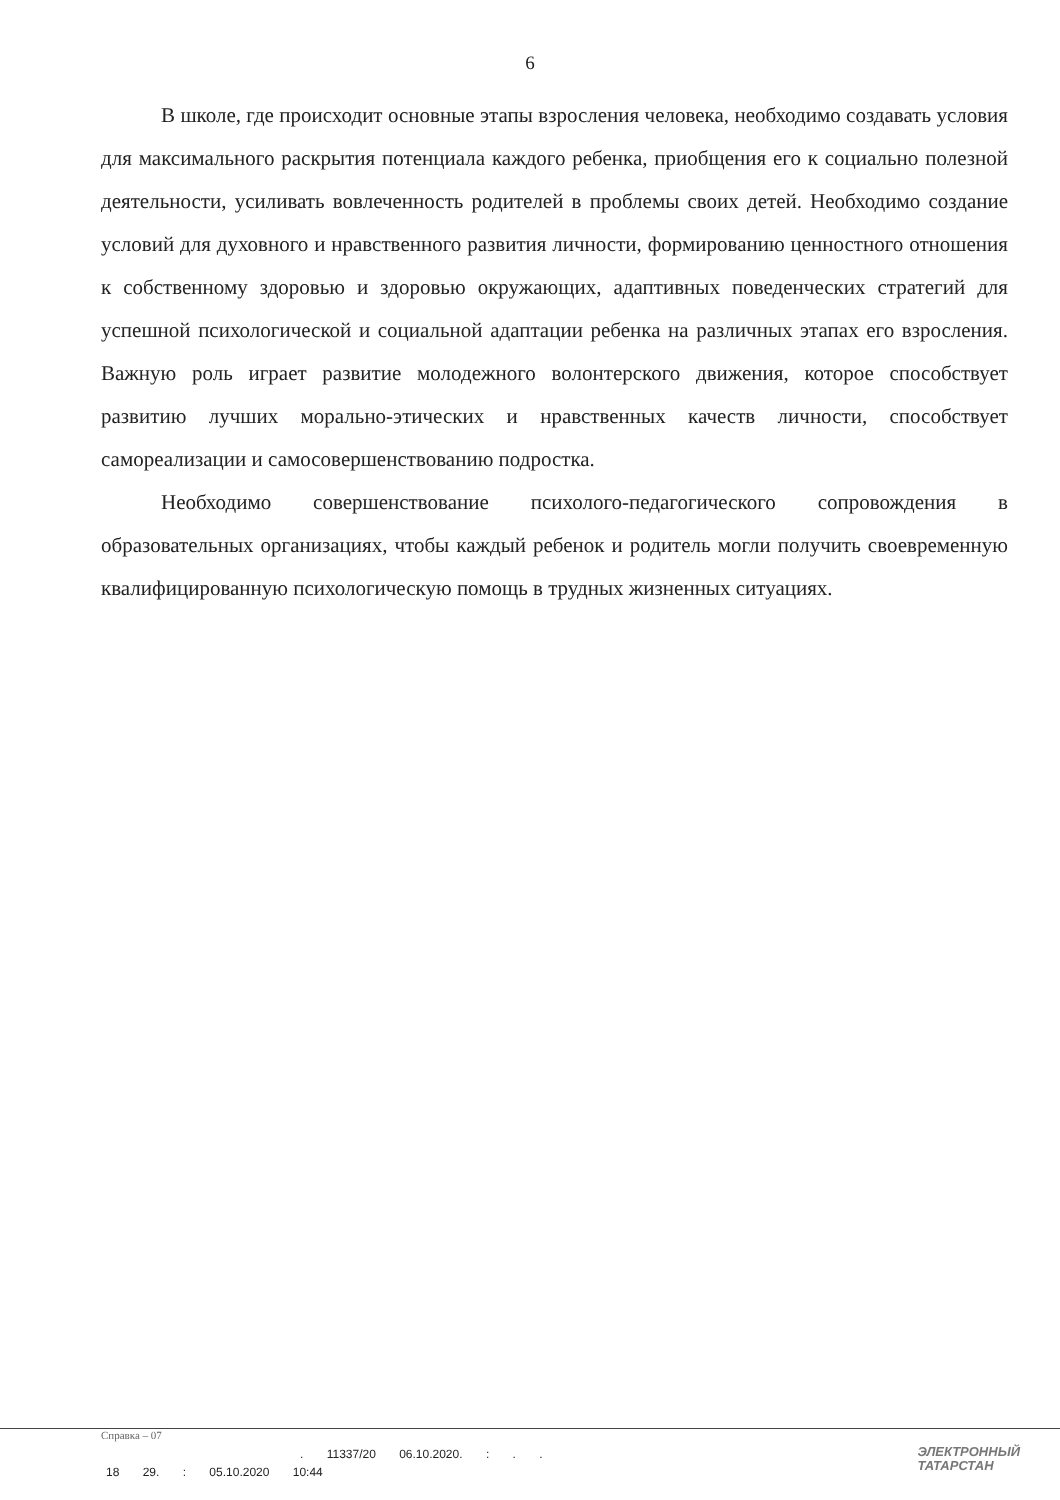6
В школе, где происходит основные этапы взросления человека, необходимо создавать условия для максимального раскрытия потенциала каждого ребенка, приобщения его к социально полезной деятельности, усиливать вовлеченность родителей в проблемы своих детей. Необходимо создание условий для духовного и нравственного развития личности, формированию ценностного отношения к собственному здоровью и здоровью окружающих, адаптивных поведенческих стратегий для успешной психологической и социальной адаптации ребенка на различных этапах его взросления. Важную роль играет развитие молодежного волонтерского движения, которое способствует развитию лучших морально-этических и нравственных качеств личности, способствует самореализации и самосовершенствованию подростка.
Необходимо совершенствование психолого-педагогического сопровождения в образовательных организациях, чтобы каждый ребенок и родитель могли получить своевременную квалифицированную психологическую помощь в трудных жизненных ситуациях.
Справка – 07
. 11337/20 06.10.2020. : . .
18 29. : 05.10.2020 10:44
ЭЛЕКТРОННЫЙ
ТАТАРСТАН